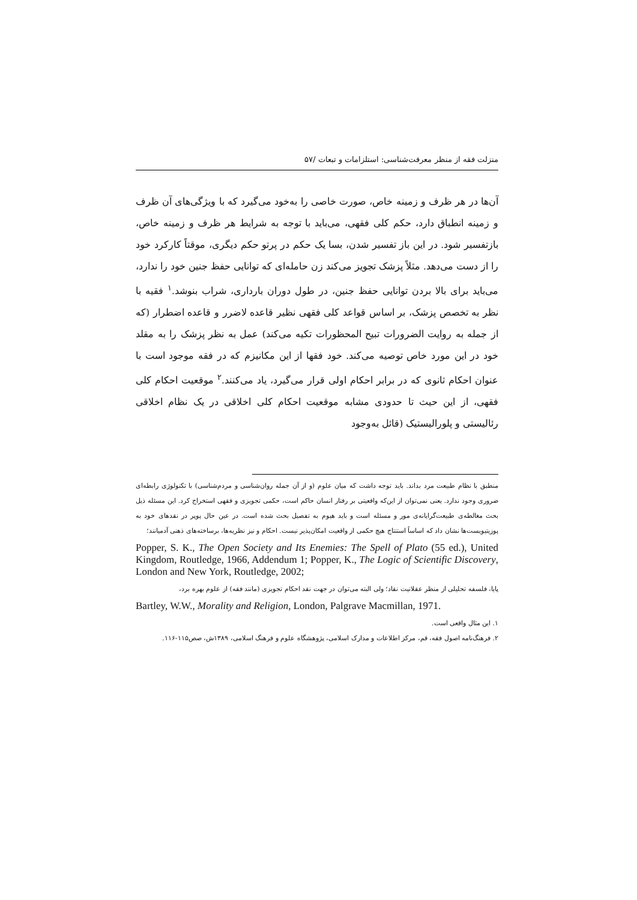منزلت فقه از منظر معرفت‌شناسی: استلزامات و تبعات /۵۷
آن‌ها در هر ظرف و زمینه خاص، صورت خاصی را به‌خود می‌گیرد که با ویژگی‌های آن ظرف و زمینه انطباق دارد، حکم کلی فقهی، می‌باید با توجه به شرایط هر ظرف و زمینه خاص، بازتفسیر شود. در این باز تفسیر شدن، بسا یک حکم در پرتو حکم دیگری، موقتاً کارکرد خود را از دست می‌دهد. مثلاً پزشک تجویز می‌کند زن حامله‌ای که توانایی حفظ جنین خود را ندارد، می‌باید برای بالا بردن توانایی حفظ جنین، در طول دوران بارداری، شراب بنوشد.<sup>۱</sup> فقیه با نظر به تخصص پزشک، بر اساس قواعد کلی فقهی نظیر قاعده لاضرر و قاعده اضطرار (که از جمله به روایت الضرورات تبیح المحظورات تکیه می‌کند) عمل به نظر پزشک را به مقلد خود در این مورد خاص توصیه می‌کند. خود فقها از این مکانیزم که در فقه موجود است با عنوان احکام ثانوی که در برابر احکام اولی قرار می‌گیرد، یاد می‌کنند.<sup>۲</sup> موقعیت احکام کلی فقهی، از این حیث تا حدودی مشابه موقعیت احکام کلی اخلاقی در یک نظام اخلاقی رئالیستی و پلورالیستیک (قائل به‌وجود
منطبق با نظام طبیعت مرد بداند. باید توجه داشت که میان علوم (و از آن جمله روان‌شناسی و مردم‌شناسی) با تکنولوژی رابطه‌ای ضروری وجود ندارد. یعنی نمی‌توان از این‌که واقعیتی بر رفتار انسان حاکم است، حکمی تجویزی و فقهی استخراج کرد. این مسئله ذیل بحث مغالطه‌ی طبیعت‌گرایانه‌ی مور و مسئله است و باید هیوم به تفصیل بحث شده است. در عین حال پوپر در نقدهای خود به پوزیتیویست‌ها نشان داد که اساساً استنتاج هیچ حکمی از واقعیت امکان‌پذیر نیست. احکام و نیز نظریه‌ها، برساخته‌های ذهنی آدمیانند؛
Popper, S. K., The Open Society and Its Enemies: The Spell of Plato (55 ed.), United Kingdom, Routledge, 1966, Addendum 1; Popper, K., The Logic of Scientific Discovery, London and New York, Routledge, 2002;
پایا، فلسفه تحلیلی از منظر عقلانیت نقاد؛ ولی البته می‌توان در جهت نقد احکام تجویزی (مانند فقه) از علوم بهره برد،
Bartley, W.W., Morality and Religion, London, Palgrave Macmillan, 1971.
۱. این مثال واقعی است.
۲. فرهنگ‌نامه اصول فقه، قم، مرکز اطلاعات و مدارک اسلامی، پژوهشگاه علوم و فرهنگ اسلامی، ۱۳۸۹ش، صص۱۱۵-۱۱۶.